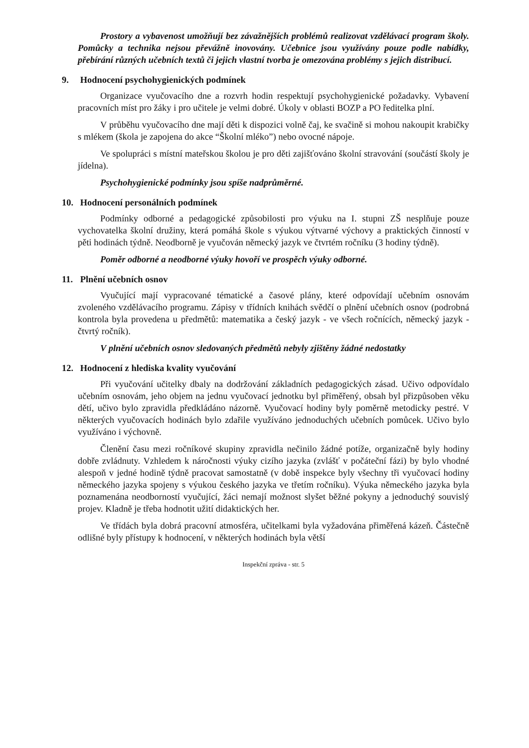Prostory a vybavenost umožňují bez závažnějších problémů realizovat vzdělávací program školy. Pomůcky a technika nejsou převážně inovovány. Učebnice jsou využívány pouze podle nabídky, přebírání různých učebních textů či jejich vlastní tvorba je omezována problémy s jejich distribucí.
9. Hodnocení psychohygienických podmínek
Organizace vyučovacího dne a rozvrh hodin respektují psychohygienické požadavky. Vybavení pracovních míst pro žáky i pro učitele je velmi dobré. Úkoly v oblasti BOZP a PO ředitelka plní.
V průběhu vyučovacího dne mají děti k dispozici volně čaj, ke svačině si mohou nakoupit krabičky s mlékem (škola je zapojena do akce “Školní mléko”) nebo ovocné nápoje.
Ve spolupráci s místní mateřskou školou je pro děti zajišťováno školní stravování (součástí školy je jídelna).
Psychohygienické podmínky jsou spíše nadprůměrné.
10. Hodnocení personálních podmínek
Podmínky odborné a pedagogické způsobilosti pro výuku na I. stupni ZŠ nesplňuje pouze vychovatelka školní družiny, která pomáhá škole s výukou výtvarné výchovy a praktických činností v pěti hodinách týdně. Neodborně je vyučován německý jazyk ve čtvrtém ročníku (3 hodiny týdně).
Poměr odborné a neodborné výuky hovoří ve prospěch výuky odborné.
11. Plnění učebních osnov
Vyučující mají vypracované tématické a časové plány, které odpovídají učebním osnovám zvoleného vzdělávacího programu. Zápisy v třídních knihách svědčí o plnění učebních osnov (podrobná kontrola byla provedena u předmětů: matematika a český jazyk - ve všech ročnících, německý jazyk - čtvrtý ročník).
V plnění učebních osnov sledovaných předmětů nebyly zjištěny žádné nedostatky
12. Hodnocení z hlediska kvality vyučování
Při vyučování učitelky dbaly na dodržování základních pedagogických zásad. Učivo odpovídalo učebním osnovám, jeho objem na jednu vyučovací jednotku byl přiměřený, obsah byl přizpůsoben věku dětí, učivo bylo zpravidla předkládáno názorně. Vyučovací hodiny byly poměrně metodicky pestré. V některých vyučovacích hodinách bylo zdařile využíváno jednoduchých učebních pomůcek. Učivo bylo využíváno i výchovně.
Členění času mezi ročníkové skupiny zpravidla nečinilo žádné potíže, organizačně byly hodiny dobře zvládnuty. Vzhledem k náročnosti výuky cizího jazyka (zvlášť v počáteční fázi) by bylo vhodné alespoň v jedné hodině týdně pracovat samostatně (v době inspekce byly všechny tři vyučovací hodiny německého jazyka spojeny s výukou českého jazyka ve třetím ročníku). Výuka německého jazyka byla poznamenána neodborností vyučující, žáci nemají možnost slyšet běžné pokyny a jednoduchý souvislý projev. Kladně je třeba hodnotit užití didaktických her.
Ve třídách byla dobrá pracovní atmosféra, učitelkami byla vyžadována přiměřená kázeň. Částečně odlišné byly přístupy k hodnocení, v některých hodinách byla větší
Inspekční zpráva - str. 5